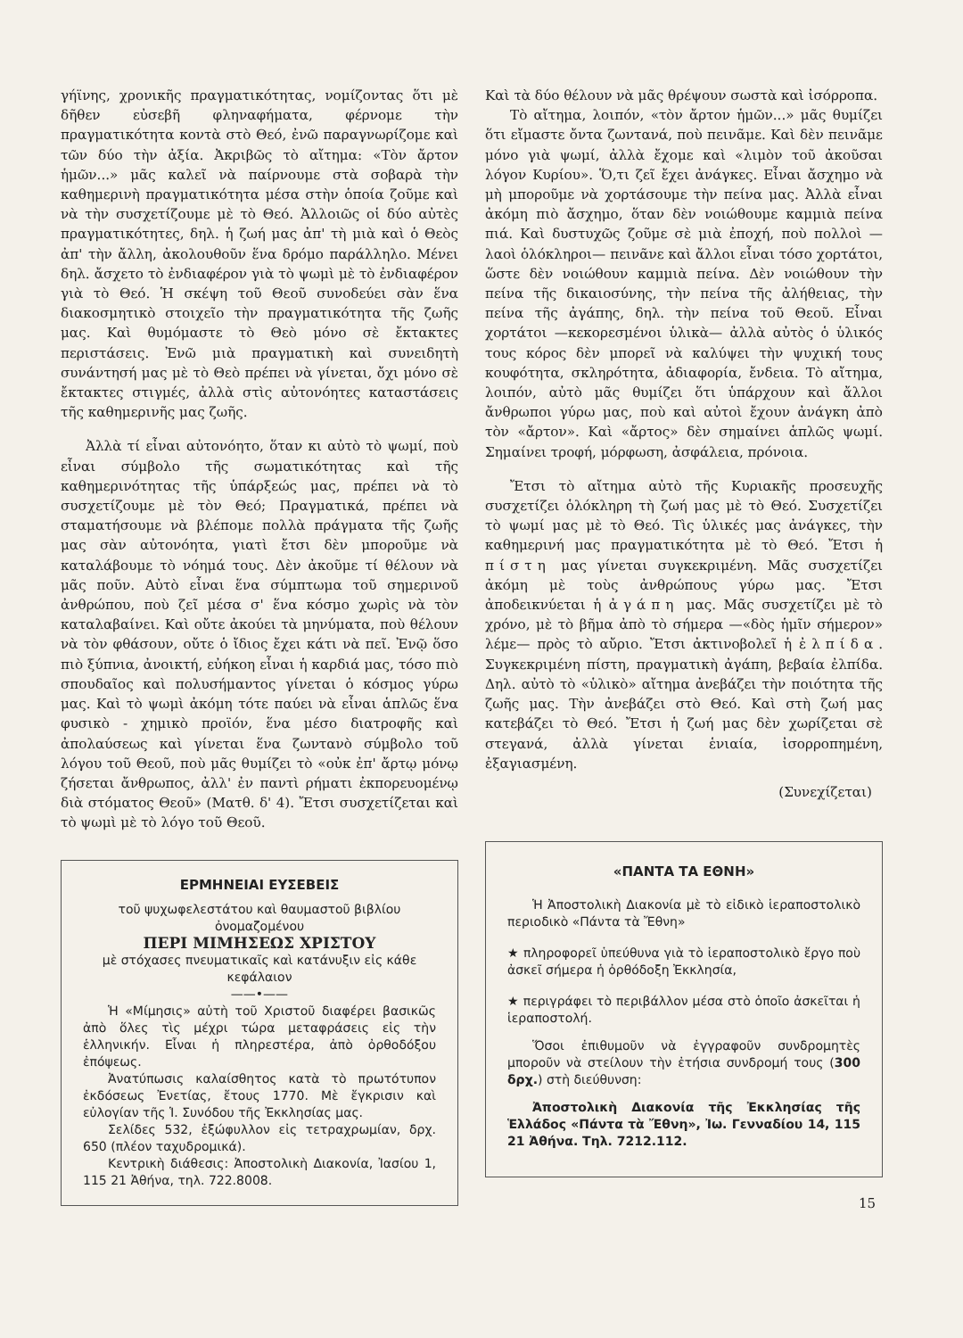γήϊνης, χρονικῆς πραγματικότητας, νομίζοντας ὅτι μὲ δῆθεν εὐσεβῆ φληναφήματα, φέρνομε τὴν πραγματικότητα κοντὰ στὸ Θεό, ἐνῶ παραγνωρίζομε καὶ τῶν δύο τὴν ἀξία. Ἀκριβῶς τὸ αἴτημα: «Τὸν ἄρτον ἡμῶν...» μᾶς καλεῖ νὰ παίρνουμε στὰ σοβαρὰ τὴν καθημερινὴ πραγματικότητα μέσα στὴν ὁποία ζοῦμε καὶ νὰ τὴν συσχετίζουμε μὲ τὸ Θεό. Ἀλλοιῶς οἱ δύο αὐτὲς πραγματικότητες, δηλ. ἡ ζωή μας ἀπ' τὴ μιὰ καὶ ὁ Θεὸς ἀπ' τὴν ἄλλη, ἀκολουθοῦν ἕνα δρόμο παράλληλο. Μένει δηλ. ἄσχετο τὸ ἐνδιαφέρον γιὰ τὸ ψωμὶ μὲ τὸ ἐνδιαφέρον γιὰ τὸ Θεό. Ἡ σκέψη τοῦ Θεοῦ συνοδεύει σὰν ἕνα διακοσμητικὸ στοιχεῖο τὴν πραγματικότητα τῆς ζωῆς μας. Καὶ θυμόμαστε τὸ Θεὸ μόνο σὲ ἔκτακτες περιστάσεις. Ἐνῶ μιὰ πραγματικὴ καὶ συνειδητὴ συνάντησή μας μὲ τὸ Θεὸ πρέπει νὰ γίνεται, ὄχι μόνο σὲ ἔκτακτες στιγμές, ἀλλὰ στὶς αὐτονόητες καταστάσεις τῆς καθημερινῆς μας ζωῆς.
Ἀλλὰ τί εἶναι αὐτονόητο, ὅταν κι αὐτὸ τὸ ψωμί, ποὺ εἶναι σύμβολο τῆς σωματικότητας καὶ τῆς καθημερινότητας τῆς ὑπάρξεώς μας, πρέπει νὰ τὸ συσχετίζουμε μὲ τὸν Θεό; Πραγματικά, πρέπει νὰ σταματήσουμε νὰ βλέπομε πολλὰ πράγματα τῆς ζωῆς μας σὰν αὐτονόητα, γιατὶ ἔτσι δὲν μποροῦμε νὰ καταλάβουμε τὸ νόημά τους. Δὲν ἀκοῦμε τί θέλουν νὰ μᾶς ποῦν. Αὐτὸ εἶναι ἕνα σύμπτωμα τοῦ σημερινοῦ ἀνθρώπου, ποὺ ζεῖ μέσα σ' ἕνα κόσμο χωρὶς νὰ τὸν καταλαβαίνει. Καὶ οὔτε ἀκούει τὰ μηνύματα, ποὺ θέλουν νὰ τὸν φθάσουν, οὔτε ὁ ἴδιος ἔχει κάτι νὰ πεῖ. Ἐνῷ ὅσο πιὸ ξύπνια, ἀνοικτή, εὐήκοη εἶναι ἡ καρδιά μας, τόσο πιὸ σπουδαῖος καὶ πολυσήμαντος γίνεται ὁ κόσμος γύρω μας. Καὶ τὸ ψωμὶ ἀκόμη τότε παύει νὰ εἶναι ἁπλῶς ἕνα φυσικὸ - χημικὸ προϊόν, ἕνα μέσο διατροφῆς καὶ ἀπολαύσεως καὶ γίνεται ἕνα ζωντανὸ σύμβολο τοῦ λόγου τοῦ Θεοῦ, ποὺ μᾶς θυμίζει τὸ «οὐκ ἐπ' ἄρτῳ μόνῳ ζήσεται ἄνθρωπος, ἀλλ' ἐν παντὶ ρήματι ἐκπορευομένῳ διὰ στόματος Θεοῦ» (Ματθ. δ' 4). Ἔτσι συσχετίζεται καὶ τὸ ψωμὶ μὲ τὸ λόγο τοῦ Θεοῦ.
ΕΡΜΗΝΕΙΑΙ ΕΥΣΕΒΕΙΣ
τοῦ ψυχωφελεστάτου καὶ θαυμαστοῦ βιβλίου ὀνομαζομένου
ΠΕΡΙ ΜΙΜΗΣΕΩΣ ΧΡΙΣΤΟΥ
μὲ στόχασες πνευματικαῖς καὶ κατάνυξιν εἰς κάθε κεφάλαιον
——•——
Ἡ «Μίμησις» αὐτὴ τοῦ Χριστοῦ διαφέρει βασικῶς ἀπὸ ὅλες τὶς μέχρι τώρα μεταφράσεις εἰς τὴν ἑλληνικήν. Εἶναι ἡ πληρεστέρα, ἀπὸ ὀρθοδόξου ἐπόψεως.
Ἀνατύπωσις καλαίσθητος κατὰ τὸ πρωτότυπον ἐκδόσεως Ἐνετίας, ἔτους 1770. Μὲ ἔγκρισιν καὶ εὐλογίαν τῆς Ἱ. Συνόδου τῆς Ἐκκλησίας μας.
Σελίδες 532, ἐξώφυλλον εἰς τετραχρωμίαν, δρχ. 650 (πλέον ταχυδρομικά).
Κεντρικὴ διάθεσις: Ἀποστολικὴ Διακονία, Ἰασίου 1, 115 21 Ἀθήνα, τηλ. 722.8008.
Καὶ τὰ δύο θέλουν νὰ μᾶς θρέψουν σωστὰ καὶ ἰσόρροπα.
Τὸ αἴτημα, λοιπόν, «τὸν ἄρτον ἡμῶν...» μᾶς θυμίζει ὅτι εἴμαστε ὄντα ζωντανά, ποὺ πεινᾶμε. Καὶ δὲν πεινᾶμε μόνο γιὰ ψωμί, ἀλλὰ ἔχομε καὶ «λιμὸν τοῦ ἀκοῦσαι λόγον Κυρίου». Ὅ,τι ζεῖ ἔχει ἀνάγκες. Εἶναι ἄσχημο νὰ μὴ μποροῦμε νὰ χορτάσουμε τὴν πείνα μας. Ἀλλὰ εἶναι ἀκόμη πιὸ ἄσχημο, ὅταν δὲν νοιώθουμε καμμιὰ πείνα πιά. Καὶ δυστυχῶς ζοῦμε σὲ μιὰ ἐποχή, ποὺ πολλοὶ —λαοὶ ὁλόκληροι— πεινᾶνε καὶ ἄλλοι εἶναι τόσο χορτάτοι, ὥστε δὲν νοιώθουν καμμιὰ πείνα. Δὲν νοιώθουν τὴν πείνα τῆς δικαιοσύνης, τὴν πείνα τῆς ἀλήθειας, τὴν πείνα τῆς ἀγάπης, δηλ. τὴν πείνα τοῦ Θεοῦ. Εἶναι χορτάτοι —κεκορεσμένοι ὑλικὰ— ἀλλὰ αὐτὸς ὁ ὑλικός τους κόρος δὲν μπορεῖ νὰ καλύψει τὴν ψυχική τους κουφότητα, σκληρότητα, ἀδιαφορία, ἔνδεια. Τὸ αἴτημα, λοιπόν, αὐτὸ μᾶς θυμίζει ὅτι ὑπάρχουν καὶ ἄλλοι ἄνθρωποι γύρω μας, ποὺ καὶ αὐτοὶ ἔχουν ἀνάγκη ἀπὸ τὸν «ἄρτον». Καὶ «ἄρτος» δὲν σημαίνει ἁπλῶς ψωμί. Σημαίνει τροφή, μόρφωση, ἀσφάλεια, πρόνοια.
Ἔτσι τὸ αἴτημα αὐτὸ τῆς Κυριακῆς προσευχῆς συσχετίζει ὁλόκληρη τὴ ζωή μας μὲ τὸ Θεό. Συσχετίζει τὸ ψωμί μας μὲ τὸ Θεό. Τὶς ὑλικές μας ἀνάγκες, τὴν καθημερινή μας πραγματικότητα μὲ τὸ Θεό. Ἔτσι ἡ πίστη μας γίνεται συγκεκριμένη. Μᾶς συσχετίζει ἀκόμη μὲ τοὺς ἀνθρώπους γύρω μας. Ἔτσι ἀποδεικνύεται ἡ ἀγάπη μας. Μᾶς συσχετίζει μὲ τὸ χρόνο, μὲ τὸ βῆμα ἀπὸ τὸ σήμερα —«δὸς ἡμῖν σήμερον» λέμε— πρὸς τὸ αὔριο. Ἔτσι ἀκτινοβολεῖ ἡ ἐλπίδα. Συγκεκριμένη πίστη, πραγματικὴ ἀγάπη, βεβαία ἐλπίδα. Δηλ. αὐτὸ τὸ «ὑλικὸ» αἴτημα ἀνεβάζει τὴν ποιότητα τῆς ζωῆς μας. Τὴν ἀνεβάζει στὸ Θεό. Καὶ στὴ ζωή μας κατεβάζει τὸ Θεό. Ἔτσι ἡ ζωή μας δὲν χωρίζεται σὲ στεγανά, ἀλλὰ γίνεται ἑνιαία, ἰσορροπημένη, ἐξαγιασμένη.
(Συνεχίζεται)
«ΠΑΝΤΑ ΤΑ ΕΘΝΗ»
Ἡ Ἀποστολικὴ Διακονία μὲ τὸ εἰδικὸ ἱεραποστολικὸ περιοδικὸ «Πάντα τὰ Ἔθνη»
★ πληροφορεῖ ὑπεύθυνα γιὰ τὸ ἱεραποστολικὸ ἔργο ποὺ ἀσκεῖ σήμερα ἡ ὀρθόδοξη Ἐκκλησία,
★ περιγράφει τὸ περιβάλλον μέσα στὸ ὁποῖο ἀσκεῖται ἡ ἱεραποστολή.
Ὅσοι ἐπιθυμοῦν νὰ ἐγγραφοῦν συνδρομητὲς μποροῦν νὰ στείλουν τὴν ἐτήσια συνδρομή τους (300 δρχ.) στὴ διεύθυνση:
Ἀποστολικὴ Διακονία τῆς Ἐκκλησίας τῆς Ἑλλάδος «Πάντα τὰ Ἔθνη», Ἰω. Γενναδίου 14, 115 21 Ἀθήνα. Τηλ. 7212.112.
15